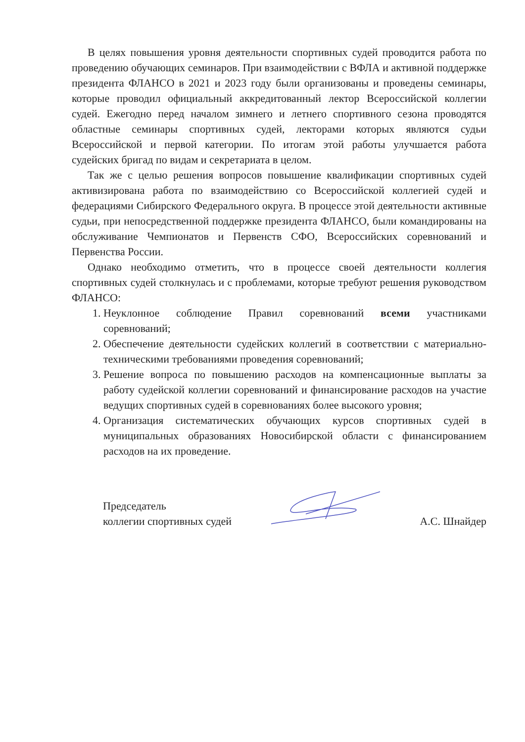В целях повышения уровня деятельности спортивных судей проводится работа по проведению обучающих семинаров. При взаимодействии с ВФЛА и активной поддержке президента ФЛАНСО в 2021 и 2023 году были организованы и проведены семинары, которые проводил официальный аккредитованный лектор Всероссийской коллегии судей. Ежегодно перед началом зимнего и летнего спортивного сезона проводятся областные семинары спортивных судей, лекторами которых являются судьи Всероссийской и первой категории. По итогам этой работы улучшается работа судейских бригад по видам и секретариата в целом.
Так же с целью решения вопросов повышение квалификации спортивных судей активизирована работа по взаимодействию со Всероссийской коллегией судей и федерациями Сибирского Федерального округа. В процессе этой деятельности активные судьи, при непосредственной поддержке президента ФЛАНСО, были командированы на обслуживание Чемпионатов и Первенств СФО, Всероссийских соревнований и Первенства России.
Однако необходимо отметить, что в процессе своей деятельности коллегия спортивных судей столкнулась и с проблемами, которые требуют решения руководством ФЛАНСО:
1. Неуклонное соблюдение Правил соревнований всеми участниками соревнований;
2. Обеспечение деятельности судейских коллегий в соответствии с материально-техническими требованиями проведения соревнований;
3. Решение вопроса по повышению расходов на компенсационные выплаты за работу судейской коллегии соревнований и финансирование расходов на участие ведущих спортивных судей в соревнованиях более высокого уровня;
4. Организация систематических обучающих курсов спортивных судей в муниципальных образованиях Новосибирской области с финансированием расходов на их проведение.
Председатель
коллегии спортивных судей
А.С. Шнайдер